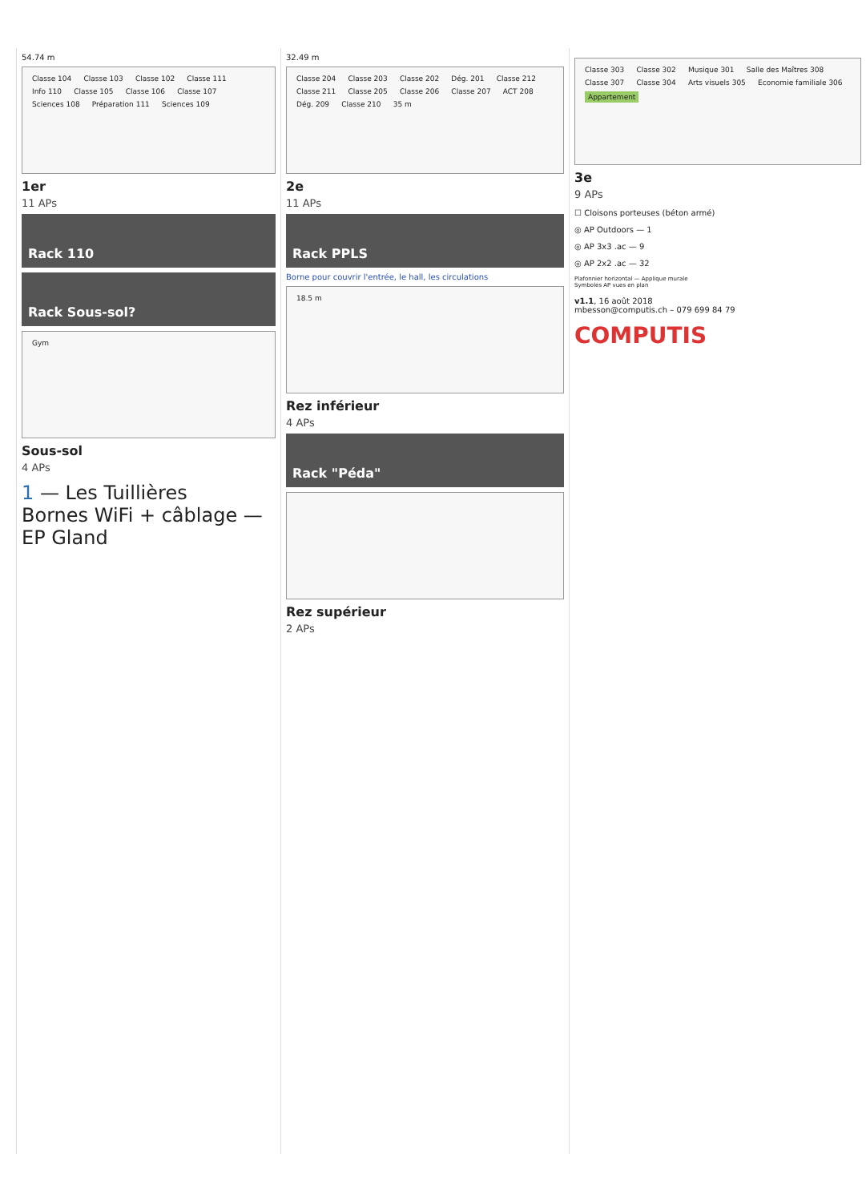54.74 m
Classe 104 Classe 103 Classe 102 Classe 111 Info 110 Classe 105 Classe 106 Classe 107 Sciences 108 Préparation 111 Sciences 109
1er
11 APs
Rack 110
Rack Sous-sol?
Gym
Sous-sol
4 APs
1 — Les Tuillières
Bornes WiFi + câblage — EP Gland
32.49 m
Classe 204 Classe 203 Classe 202 Dég. 201 Classe 212 Classe 211 Classe 205 Classe 206 Classe 207 ACT 208 Dég. 209 Classe 210 35 m
2e
11 APs
Rack PPLS
Borne pour couvrir l'entrée, le hall, les circulations
18.5 m
Rez inférieur
4 APs
Rack "Péda"
Rez supérieur
2 APs
Classe 303 Classe 302 Musique 301 Salle des Maîtres 308 Classe 307 Classe 304 Arts visuels 305 Economie familiale 306 Appartement
3e
9 APs
☐ Cloisons porteuses (béton armé)
◎ AP Outdoors — 1
◎ AP 3x3 .ac — 9
◎ AP 2x2 .ac — 32
Plafonnier horizontal — Applique murale
Symboles AP vues en plan
v1.1, 16 août 2018
mbesson@computis.ch – 079 699 84 79
COMPUTIS